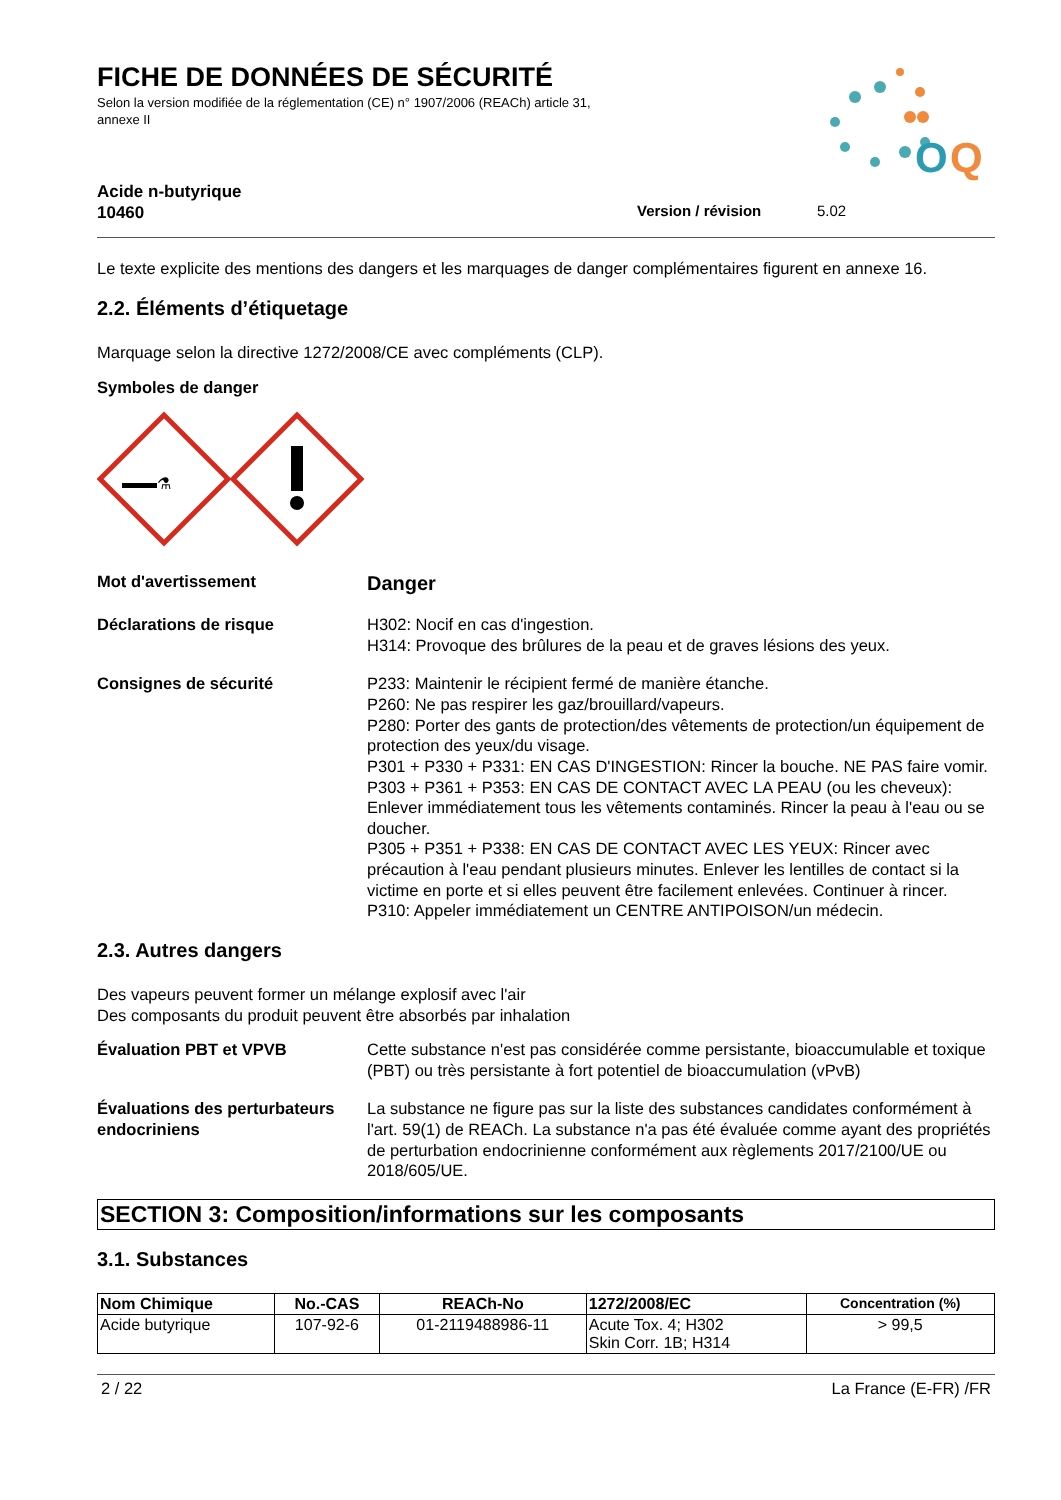O
Q
FICHE DE DONNÉES DE SÉCURITÉ
Selon la version modifiée de la réglementation (CE) n° 1907/2006 (REACh) article 31, annexe II
Acide n-butyrique
10460 Version / révision 5.02
Le texte explicite des mentions des dangers et les marquages de danger complémentaires figurent en annexe 16.
2.2. Éléments d’étiquetage
Marquage selon la directive 1272/2008/CE avec compléments (CLP).
Symboles de danger
⚗
Mot d'avertissement
Danger
Déclarations de risque H302: Nocif en cas d'ingestion.
H314: Provoque des brûlures de la peau et de graves lésions des yeux.
Consignes de sécurité P233: Maintenir le récipient fermé de manière étanche.
P260: Ne pas respirer les gaz/brouillard/vapeurs.
P280: Porter des gants de protection/des vêtements de protection/un équipement de protection des yeux/du visage.
P301 + P330 + P331: EN CAS D'INGESTION: Rincer la bouche. NE PAS faire vomir.
P303 + P361 + P353: EN CAS DE CONTACT AVEC LA PEAU (ou les cheveux): Enlever immédiatement tous les vêtements contaminés. Rincer la peau à l'eau ou se doucher.
P305 + P351 + P338: EN CAS DE CONTACT AVEC LES YEUX: Rincer avec précaution à l'eau pendant plusieurs minutes. Enlever les lentilles de contact si la victime en porte et si elles peuvent être facilement enlevées. Continuer à rincer.
P310: Appeler immédiatement un CENTRE ANTIPOISON/un médecin.
2.3. Autres dangers
Des vapeurs peuvent former un mélange explosif avec l'air
Des composants du produit peuvent être absorbés par inhalation
Évaluation PBT et VPVB Cette substance n'est pas considérée comme persistante, bioaccumulable et toxique (PBT) ou très persistante à fort potentiel de bioaccumulation (vPvB)
Évaluations des perturbateurs endocriniens
La substance ne figure pas sur la liste des substances candidates conformément à l'art. 59(1) de REACh. La substance n'a pas été évaluée comme ayant des propriétés de perturbation endocrinienne conformément aux règlements 2017/2100/UE ou 2018/605/UE.
SECTION 3: Composition/informations sur les composants
3.1. Substances
| Nom Chimique | No.-CAS | REACh-No | 1272/2008/EC | Concentration (%) |
| --- | --- | --- | --- | --- |
| Acide butyrique | 107-92-6 | 01-2119488986-11 | Acute Tox. 4; H302 Skin Corr. 1B; H314 | > 99,5 |
2 / 22 La France (E-FR) /FR